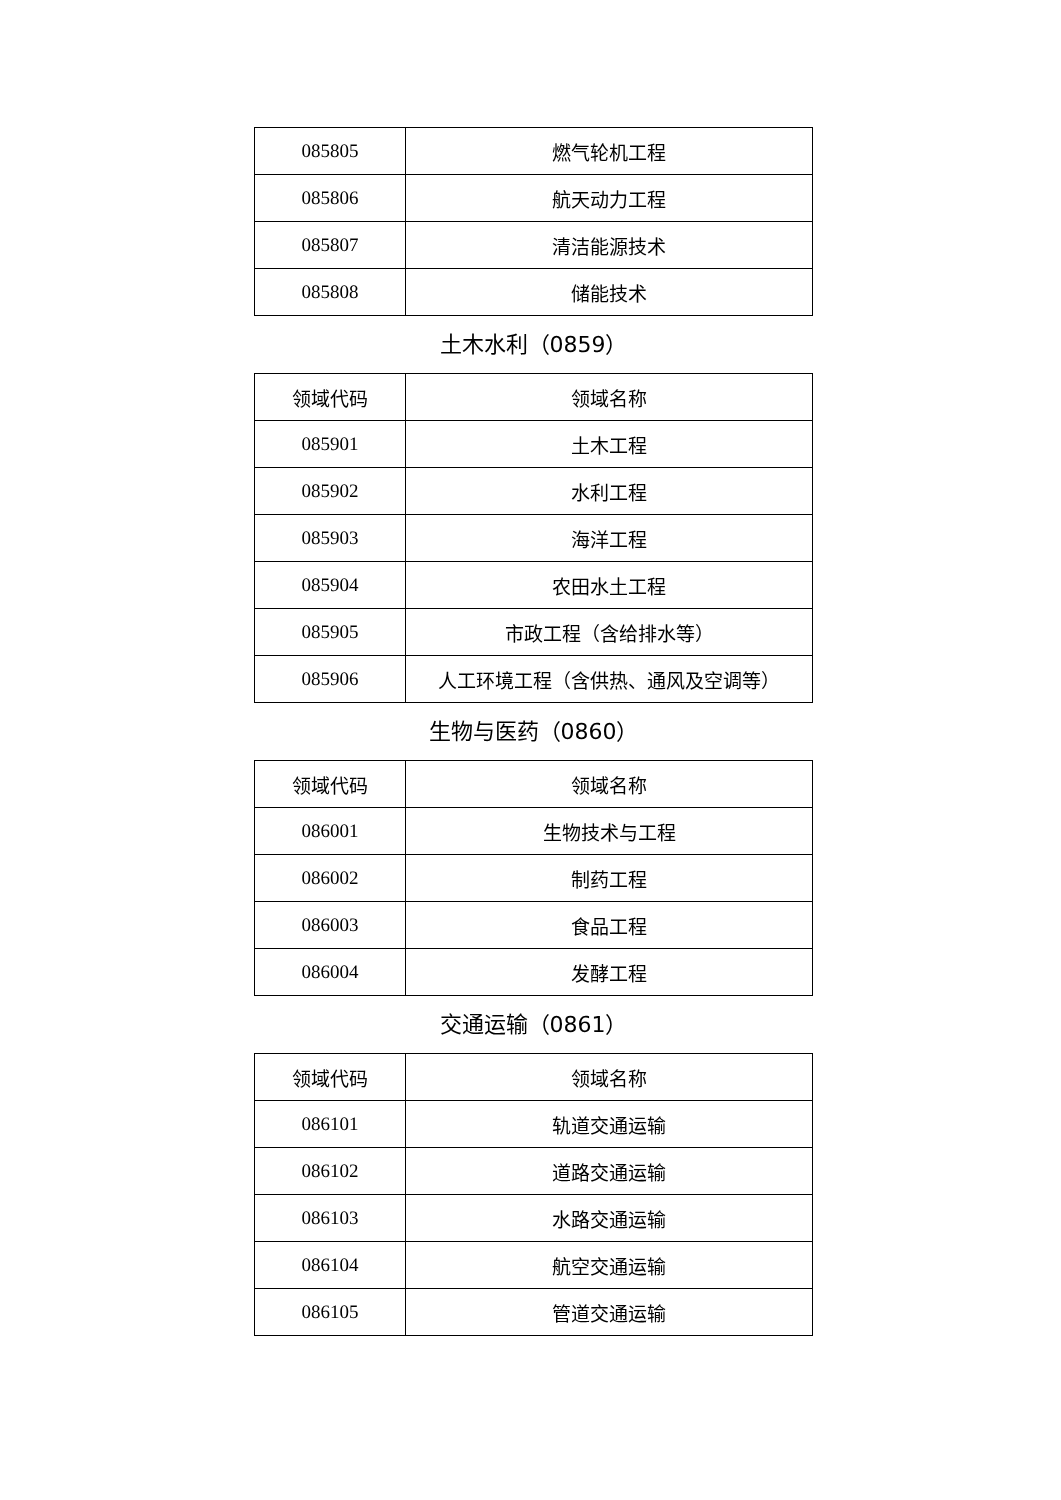| 085805 | 燃气轮机工程 |
| 085806 | 航天动力工程 |
| 085807 | 清洁能源技术 |
| 085808 | 储能技术 |
土木水利（0859）
| 领域代码 | 领域名称 |
| --- | --- |
| 085901 | 土木工程 |
| 085902 | 水利工程 |
| 085903 | 海洋工程 |
| 085904 | 农田水土工程 |
| 085905 | 市政工程（含给排水等） |
| 085906 | 人工环境工程（含供热、通风及空调等） |
生物与医药（0860）
| 领域代码 | 领域名称 |
| --- | --- |
| 086001 | 生物技术与工程 |
| 086002 | 制药工程 |
| 086003 | 食品工程 |
| 086004 | 发酵工程 |
交通运输（0861）
| 领域代码 | 领域名称 |
| --- | --- |
| 086101 | 轨道交通运输 |
| 086102 | 道路交通运输 |
| 086103 | 水路交通运输 |
| 086104 | 航空交通运输 |
| 086105 | 管道交通运输 |